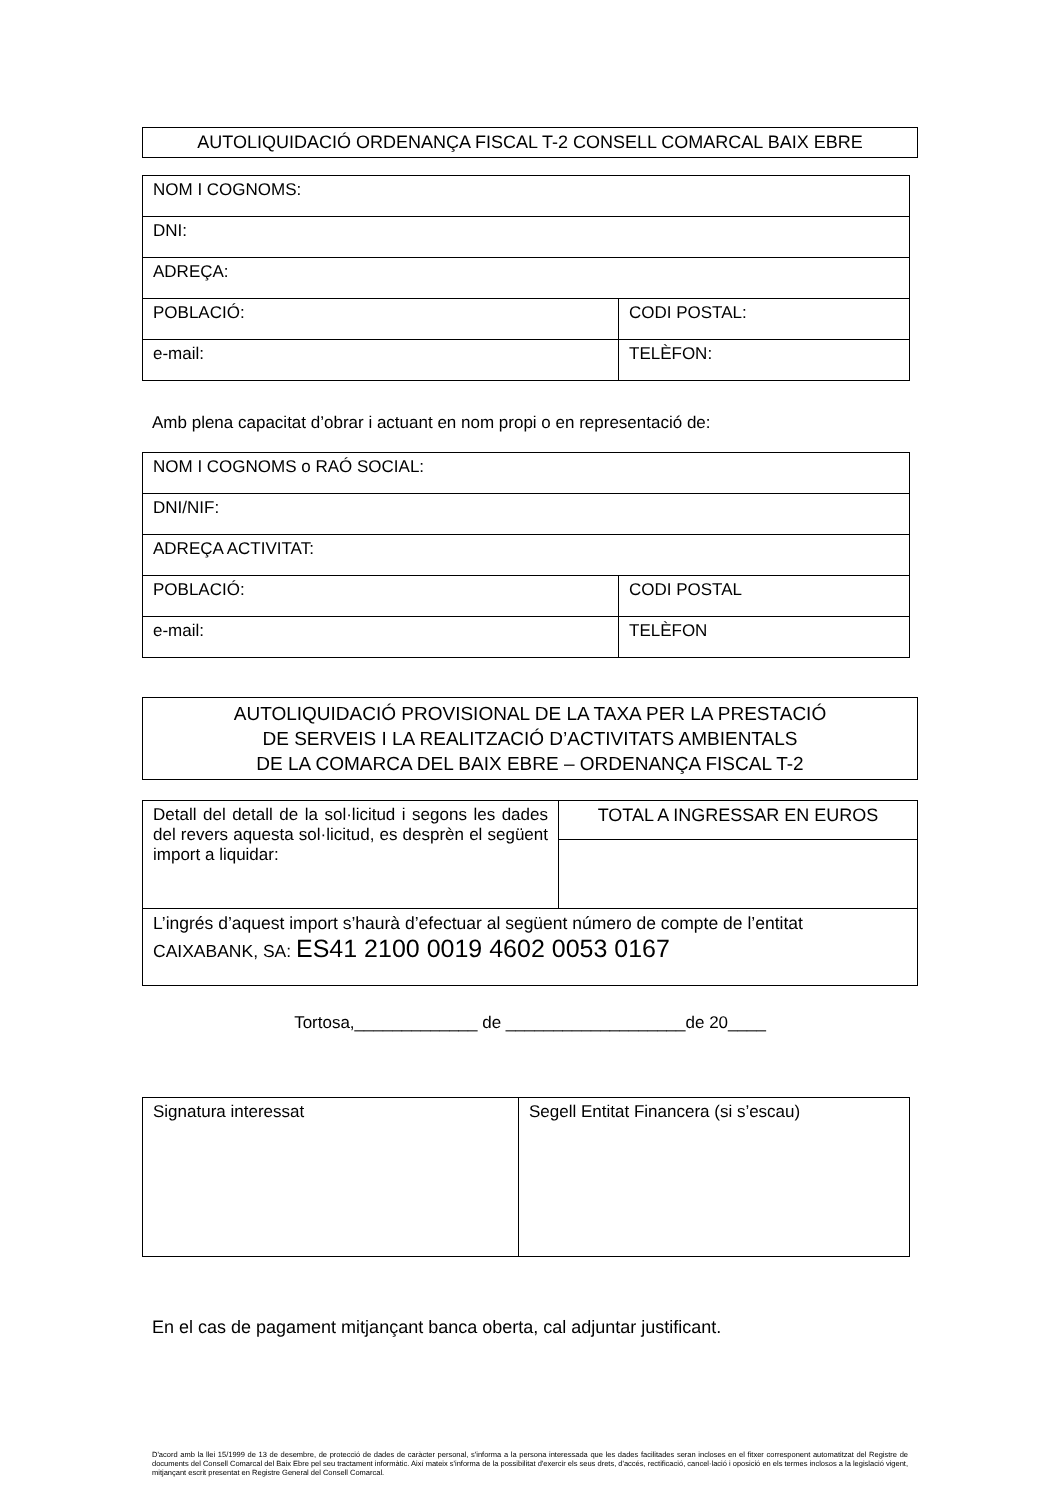AUTOLIQUIDACIÓ ORDENANÇA FISCAL T-2 CONSELL COMARCAL BAIX EBRE
| NOM I COGNOMS: | |
| DNI: | |
| ADREÇA: | |
| POBLACIÓ: | CODI POSTAL: |
| e-mail: | TELÈFON: |
Amb plena capacitat d’obrar i actuant en nom propi o en representació de:
| NOM I COGNOMS o RAÓ SOCIAL: | |
| DNI/NIF: | |
| ADREÇA ACTIVITAT: | |
| POBLACIÓ: | CODI POSTAL |
| e-mail: | TELÈFON |
AUTOLIQUIDACIÓ PROVISIONAL DE LA TAXA PER LA PRESTACIÓ
DE SERVEIS I LA REALITZACIÓ D’ACTIVITATS AMBIENTALS
DE LA COMARCA DEL BAIX EBRE – ORDENANÇA FISCAL T-2
| Detall del detall de la sol·licitud i segons les dades del revers aquesta sol·licitud, es desprèn el següent import a liquidar: | TOTAL A INGRESSAR EN EUROS |
| L’ingrés d’aquest import s’haurà d’efectuar al següent número de compte de l’entitat CAIXABANK, SA: ES41 2100 0019 4602 0053 0167 | |
Tortosa,_____________ de ___________________de 20____
| Signatura interessat | Segell Entitat Financera (si s’escau) |
En el cas de pagament mitjançant banca oberta, cal adjuntar justificant.
D'acord amb la llei 15/1999 de 13 de desembre, de protecció de dades de caràcter personal, s'informa a la persona interessada que les dades facilitades seran incloses en el fitxer corresponent automatitzat del Registre de documents del Consell Comarcal del Baix Ebre pel seu tractament informàtic. Així mateix s'informa de la possibilitat d'exercir els seus drets, d'accés, rectificació, cancel·lació i oposició en els termes inclosos a la legislació vigent, mitjançant escrit presentat en Registre General del Consell Comarcal.